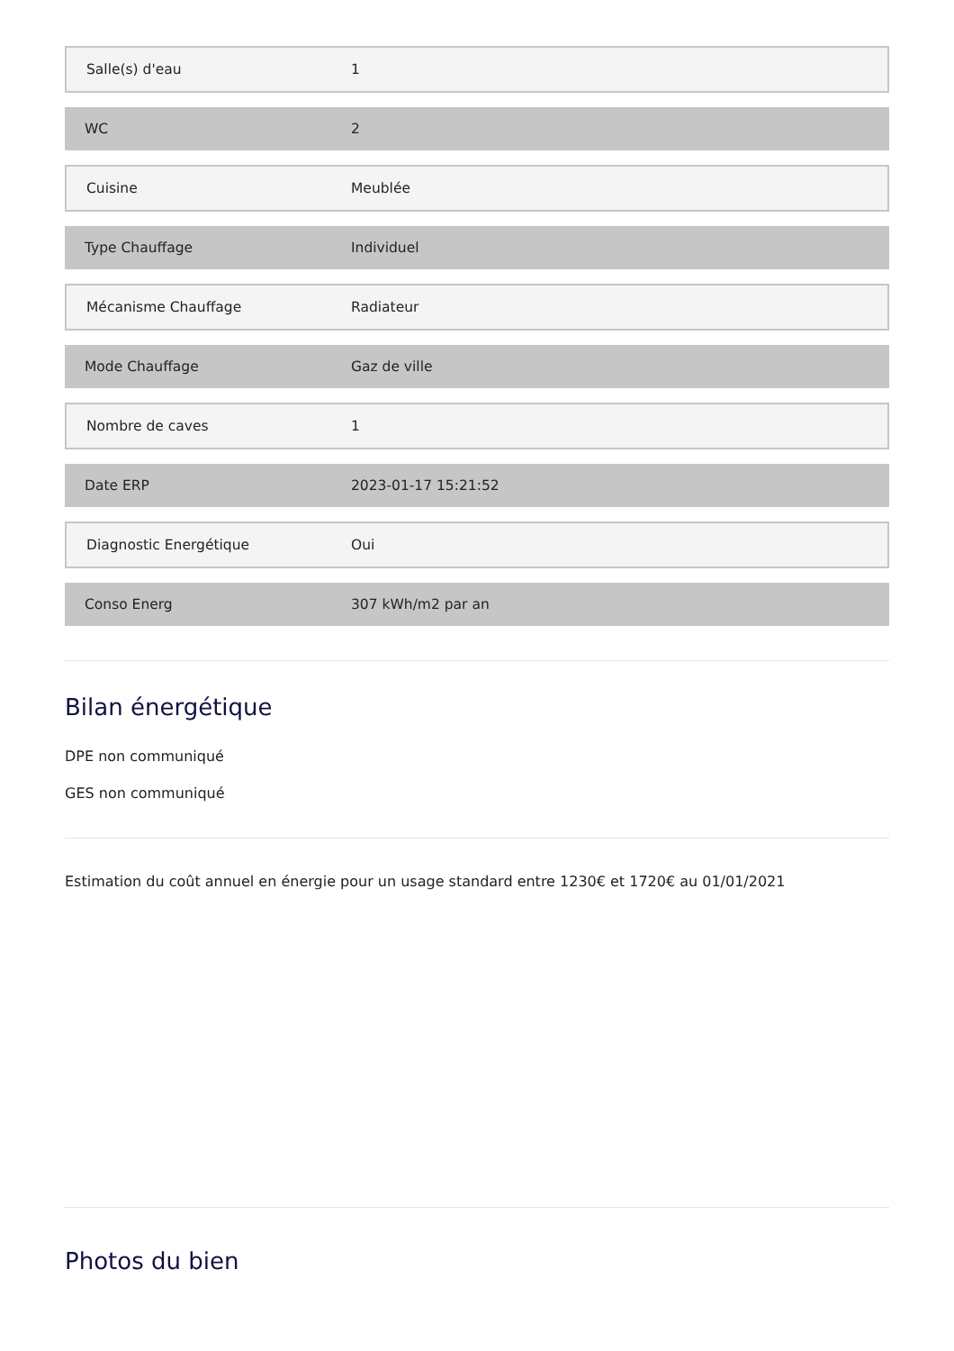| Salle(s) d'eau | 1 |
| WC | 2 |
| Cuisine | Meublée |
| Type Chauffage | Individuel |
| Mécanisme Chauffage | Radiateur |
| Mode Chauffage | Gaz de ville |
| Nombre de caves | 1 |
| Date ERP | 2023-01-17 15:21:52 |
| Diagnostic Energétique | Oui |
| Conso Energ | 307 kWh/m2 par an |
Bilan énergétique
DPE non communiqué
GES non communiqué
Estimation du coût annuel en énergie pour un usage standard entre 1230€ et 1720€ au 01/01/2021
Photos du bien